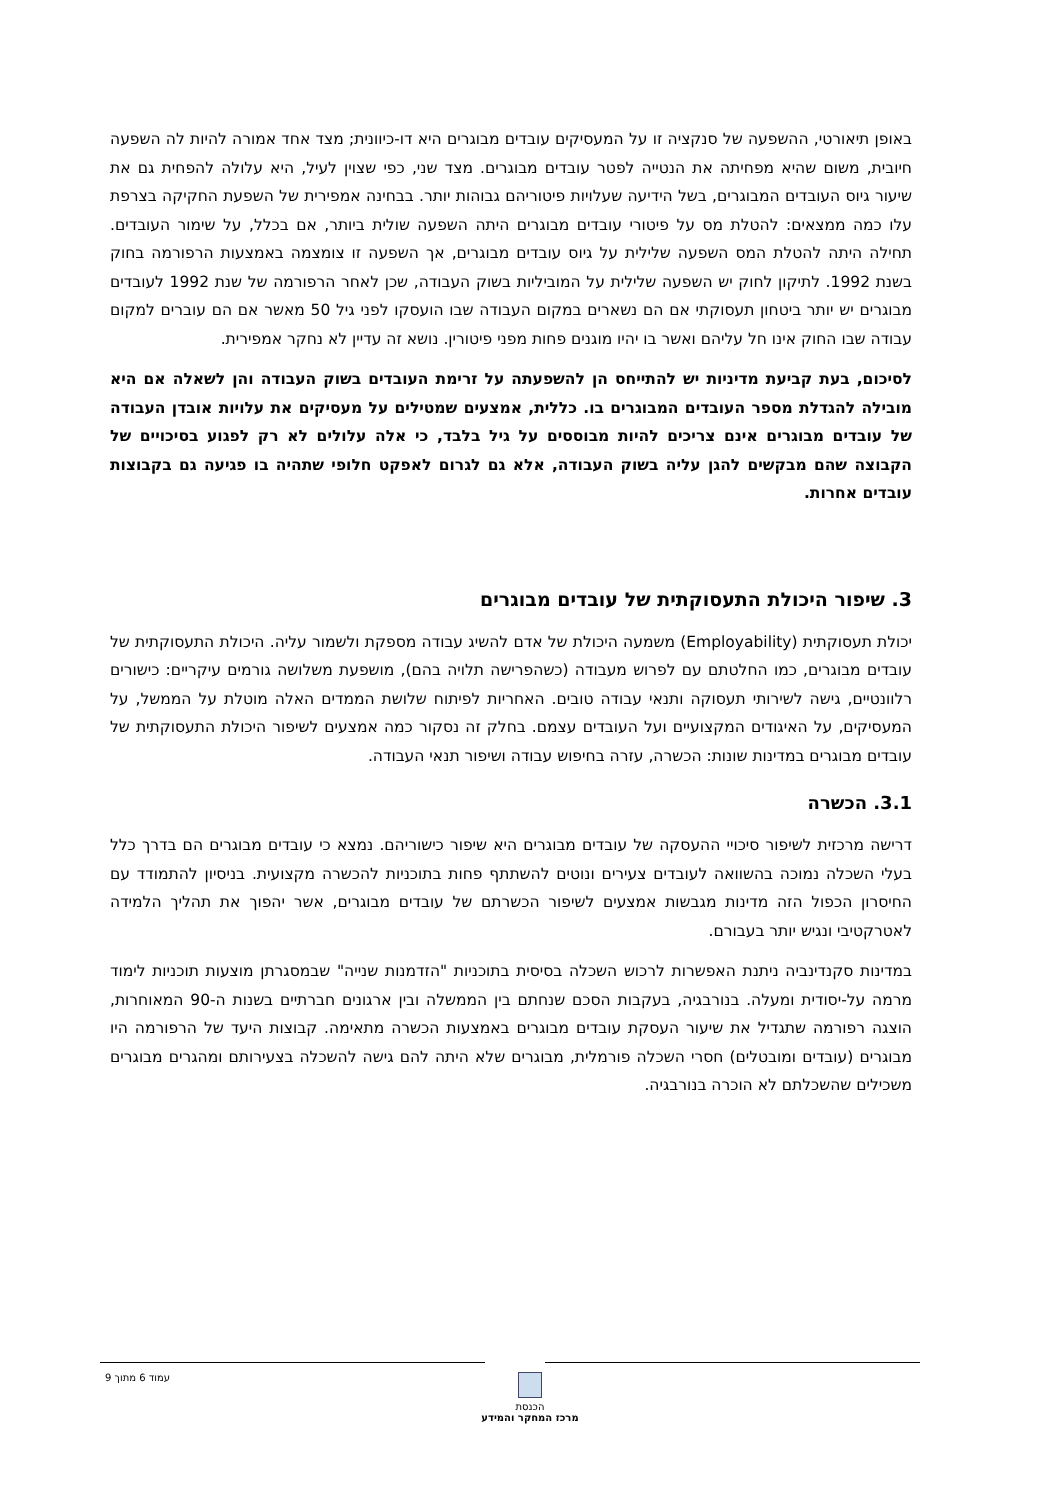באופן תיאורטי, ההשפעה של סנקציה זו על המעסיקים עובדים מבוגרים היא דו-כיוונית; מצד אחד אמורה להיות לה השפעה חיובית, משום שהיא מפחיתה את הנטייה לפטר עובדים מבוגרים. מצד שני, כפי שצוין לעיל, היא עלולה להפחית גם את שיעור גיוס העובדים המבוגרים, בשל הידיעה שעלויות פיטוריהם גבוהות יותר. בבחינה אמפירית של השפעת החקיקה בצרפת עלו כמה ממצאים: להטלת מס על פיטורי עובדים מבוגרים היתה השפעה שולית ביותר, אם בכלל, על שימור העובדים. תחילה היתה להטלת המס השפעה שלילית על גיוס עובדים מבוגרים, אך השפעה זו צומצמה באמצעות הרפורמה בחוק בשנת 1992. לתיקון לחוק יש השפעה שלילית על המוביליות בשוק העבודה, שכן לאחר הרפורמה של שנת 1992 לעובדים מבוגרים יש יותר ביטחון תעסוקתי אם הם נשארים במקום העבודה שבו הועסקו לפני גיל 50 מאשר אם הם עוברים למקום עבודה שבו החוק אינו חל עליהם ואשר בו יהיו מוגנים פחות מפני פיטורין. נושא זה עדיין לא נחקר אמפירית.
לסיכום, בעת קביעת מדיניות יש להתייחס הן להשפעתה על זרימת העובדים בשוק העבודה והן לשאלה אם היא מובילה להגדלת מספר העובדים המבוגרים בו. כללית, אמצעים שמטילים על מעסיקים את עלויות אובדן העבודה של עובדים מבוגרים אינם צריכים להיות מבוססים על גיל בלבד, כי אלה עלולים לא רק לפגוע בסיכויים של הקבוצה שהם מבקשים להגן עליה בשוק העבודה, אלא גם לגרום לאפקט חלופי שתהיה בו פגיעה גם בקבוצות עובדים אחרות.
3. שיפור היכולת התעסוקתית של עובדים מבוגרים
יכולת תעסוקתית (Employability) משמעה היכולת של אדם להשיג עבודה מספקת ולשמור עליה. היכולת התעסוקתית של עובדים מבוגרים, כמו החלטתם עם לפרוש מעבודה (כשהפרישה תלויה בהם), מושפעת משלושה גורמים עיקריים: כישורים רלוונטיים, גישה לשירותי תעסוקה ותנאי עבודה טובים. האחריות לפיתוח שלושת הממדים האלה מוטלת על הממשל, על המעסיקים, על האיגודים המקצועיים ועל העובדים עצמם. בחלק זה נסקור כמה אמצעים לשיפור היכולת התעסוקתית של עובדים מבוגרים במדינות שונות: הכשרה, עזרה בחיפוש עבודה ושיפור תנאי העבודה.
3.1. הכשרה
דרישה מרכזית לשיפור סיכויי ההעסקה של עובדים מבוגרים היא שיפור כישוריהם. נמצא כי עובדים מבוגרים הם בדרך כלל בעלי השכלה נמוכה בהשוואה לעובדים צעירים ונוטים להשתתף פחות בתוכניות להכשרה מקצועית. בניסיון להתמודד עם החיסרון הכפול הזה מדינות מגבשות אמצעים לשיפור הכשרתם של עובדים מבוגרים, אשר יהפוך את תהליך הלמידה לאטרקטיבי ונגיש יותר בעבורם.
במדינות סקנדינביה ניתנת האפשרות לרכוש השכלה בסיסית בתוכניות "הזדמנות שנייה" שבמסגרתן מוצעות תוכניות לימוד מרמה על-יסודית ומעלה. בנורבגיה, בעקבות הסכם שנחתם בין הממשלה ובין ארגונים חברתיים בשנות ה-90 המאוחרות, הוצגה רפורמה שתגדיל את שיעור העסקת עובדים מבוגרים באמצעות הכשרה מתאימה. קבוצות היעד של הרפורמה היו מבוגרים (עובדים ומובטלים) חסרי השכלה פורמלית, מבוגרים שלא היתה להם גישה להשכלה בצעירותם ומהגרים מבוגרים משכילים שהשכלתם לא הוכרה בנורבגיה.
עמוד 6 מתוך 9
הכנסת
מרכז המחקר והמידע